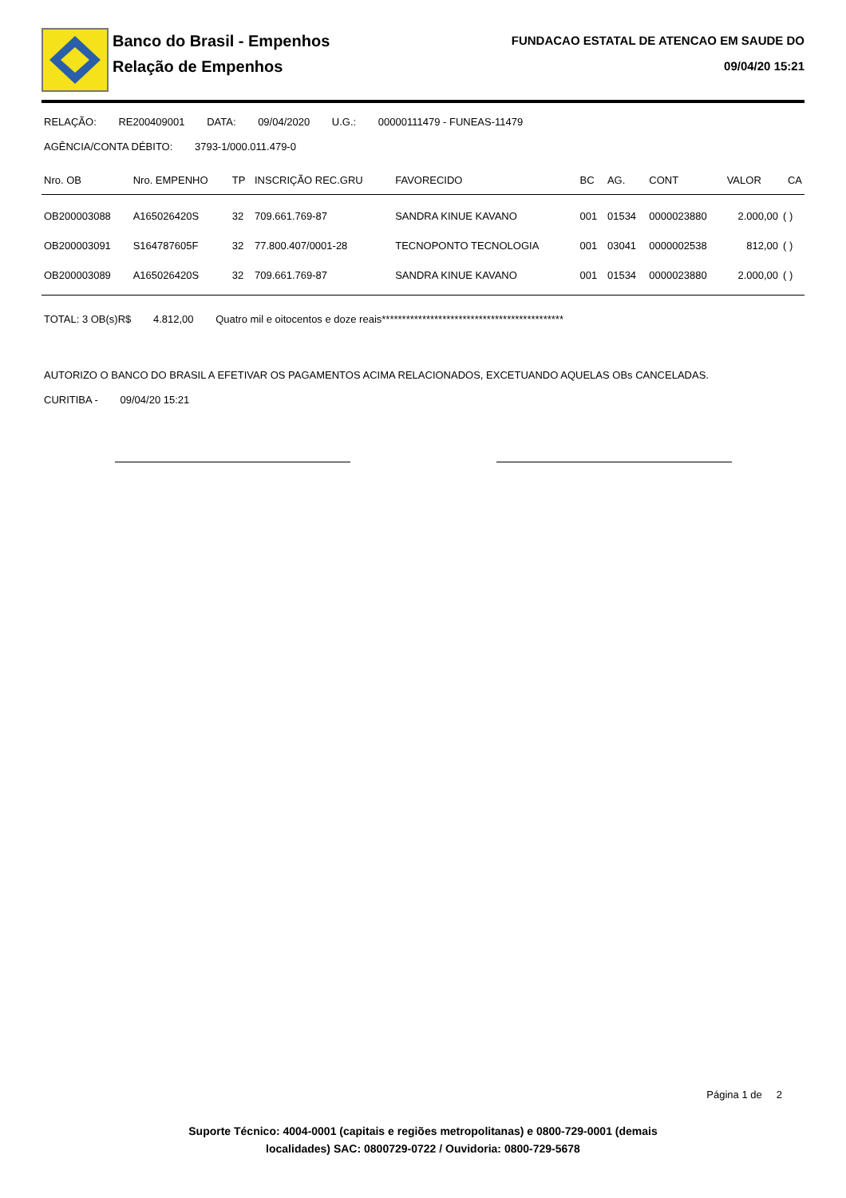Banco do Brasil - Empenhos
Relação de Empenhos
FUNDACAO ESTATAL DE ATENCAO EM SAUDE DO
09/04/20 15:21
RELAÇÃO: RE200409001 DATA: 09/04/2020 U.G.: 00000111479 - FUNEAS-11479
AGÊNCIA/CONTA DÉBITO: 3793-1/000.011.479-0
| Nro. OB | Nro. EMPENHO | TP | INSCRIÇÃO REC.GRU | FAVORECIDO | BC | AG. | CONT | VALOR | CA |
| --- | --- | --- | --- | --- | --- | --- | --- | --- | --- |
| OB200003088 | A165026420S | 32 | 709.661.769-87 | SANDRA KINUE KAVANO | 001 | 01534 | 0000023880 | 2.000,00 | ( ) |
| OB200003091 | S164787605F | 32 | 77.800.407/0001-28 | TECNOPONTO TECNOLOGIA | 001 | 03041 | 0000002538 | 812,00 | ( ) |
| OB200003089 | A165026420S | 32 | 709.661.769-87 | SANDRA KINUE KAVANO | 001 | 01534 | 0000023880 | 2.000,00 | ( ) |
TOTAL: 3 OB(s)R$ 4.812,00 Quatro mil e oitocentos e doze reais*********************************************
AUTORIZO O BANCO DO BRASIL A EFETIVAR OS PAGAMENTOS ACIMA RELACIONADOS, EXCETUANDO AQUELAS OBs CANCELADAS.
CURITIBA - 09/04/20 15:21
Página 1 de 2
Suporte Técnico: 4004-0001 (capitais e regiões metropolitanas) e 0800-729-0001 (demais
localidades) SAC: 0800729-0722 / Ouvidoria: 0800-729-5678